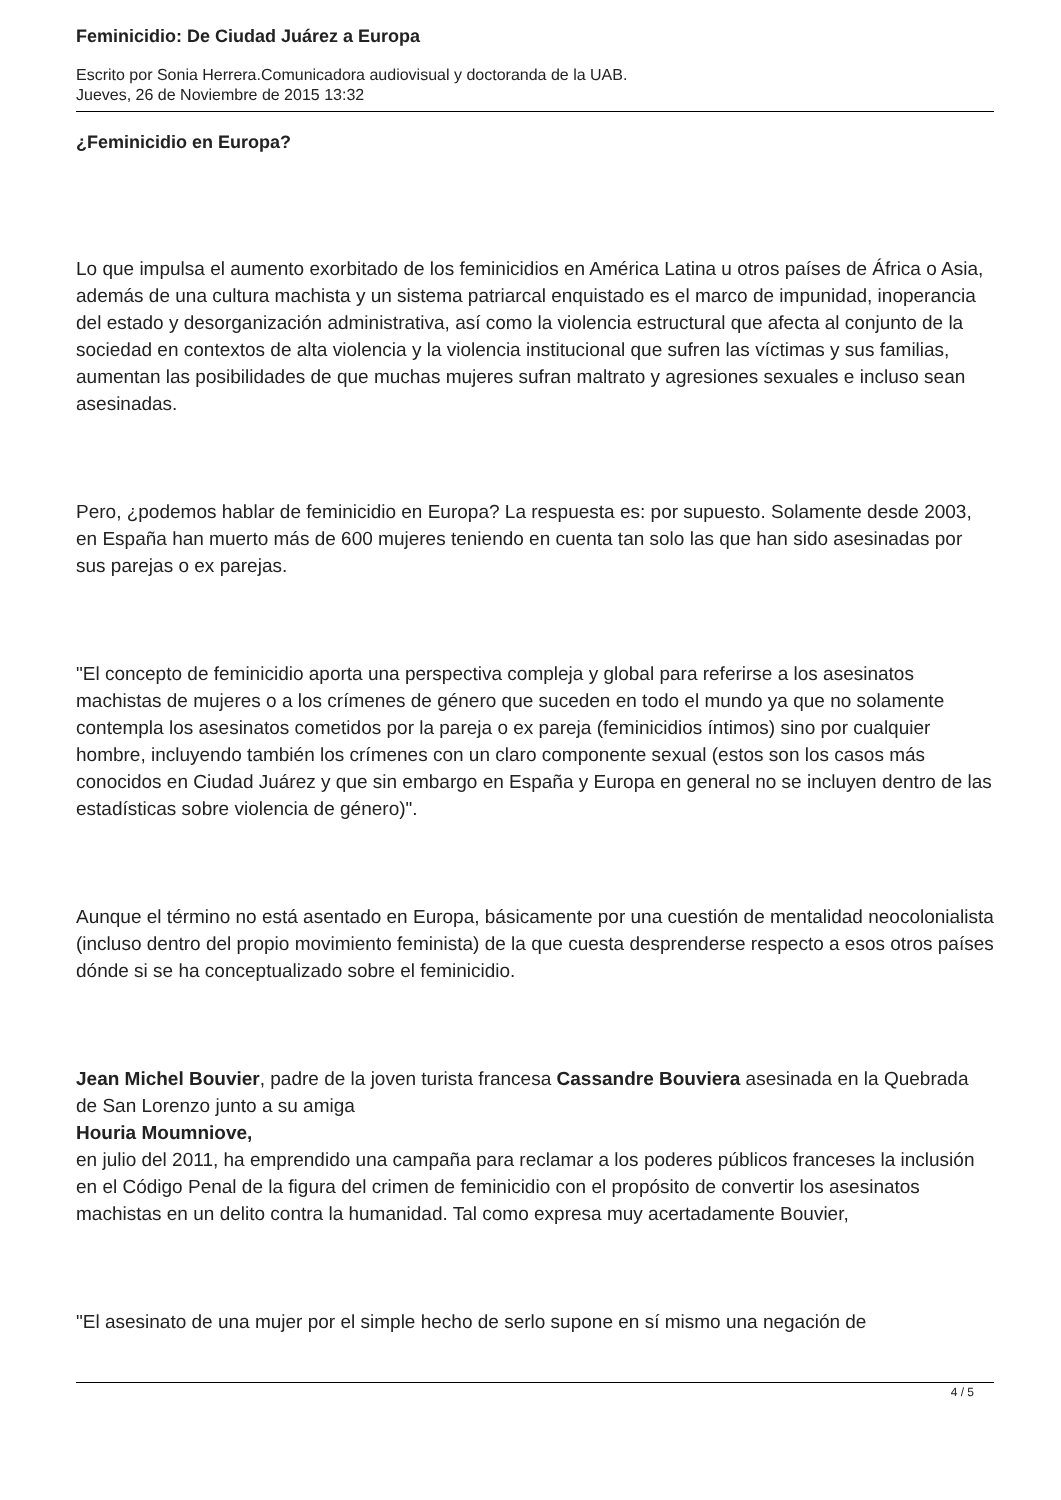Feminicidio: De Ciudad Juárez a Europa
Escrito por Sonia Herrera.Comunicadora audiovisual y doctoranda de la UAB.
Jueves, 26 de Noviembre de 2015 13:32
¿Feminicidio en Europa?
Lo que impulsa el aumento exorbitado de los feminicidios en América Latina u otros países de África o Asia, además de una cultura machista y un sistema patriarcal enquistado es el marco de impunidad, inoperancia del estado y desorganización administrativa, así como la violencia estructural que afecta al conjunto de la sociedad en contextos de alta violencia y la violencia institucional que sufren las víctimas y sus familias, aumentan las posibilidades de que muchas mujeres sufran maltrato y agresiones sexuales e incluso sean asesinadas.
Pero, ¿podemos hablar de feminicidio en Europa? La respuesta es: por supuesto. Solamente desde 2003, en España han muerto más de 600 mujeres teniendo en cuenta tan solo las que han sido asesinadas por sus parejas o ex parejas.
"El concepto de feminicidio aporta una perspectiva compleja y global para referirse a los asesinatos machistas de mujeres o a los crímenes de género que suceden en todo el mundo ya que no solamente contempla los asesinatos cometidos por la pareja o ex pareja (feminicidios íntimos) sino por cualquier hombre, incluyendo también los crímenes con un claro componente sexual (estos son los casos más conocidos en Ciudad Juárez y que sin embargo en España y Europa en general no se incluyen dentro de las estadísticas sobre violencia de género)".
Aunque el término no está asentado en Europa, básicamente por una cuestión de mentalidad neocolonialista (incluso dentro del propio movimiento feminista) de la que cuesta desprenderse respecto a esos otros países dónde si se ha conceptualizado sobre el feminicidio.
Jean Michel Bouvier, padre de la joven turista francesa Cassandre Bouviera asesinada en la Quebrada de San Lorenzo junto a su amiga
Houria Moumniove,
en julio del 2011, ha emprendido una campaña para reclamar a los poderes públicos franceses la inclusión en el Código Penal de la figura del crimen de feminicidio con el propósito de convertir los asesinatos machistas en un delito contra la humanidad. Tal como expresa muy acertadamente Bouvier,
"El asesinato de una mujer por el simple hecho de serlo supone en sí mismo una negación de
4 / 5